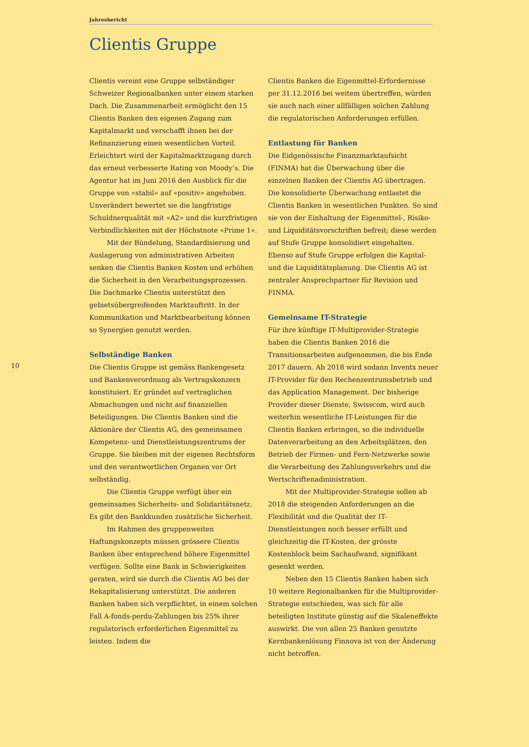Jahresbericht
Clientis Gruppe
10
Clientis vereint eine Gruppe selbständiger Schweizer Regionalbanken unter einem starken Dach. Die Zusammenarbeit ermöglicht den 15 Clientis Banken den eigenen Zugang zum Kapitalmarkt und verschafft ihnen bei der Refinanzierung einen wesentlichen Vorteil. Erleichtert wird der Kapitalmarktzugang durch das erneut verbesserte Rating von Moody’s. Die Agentur hat im Juni 2016 den Ausblick für die Gruppe von «stabil» auf «positiv» angehoben. Unverändert bewertet sie die langfristige Schuldnerqualität mit «A2» und die kurzfristigen Verbindlichkeiten mit der Höchstnote «Prime 1».
Mit der Bündelung, Standardisierung und Auslagerung von administrativen Arbeiten senken die Clientis Banken Kosten und erhöhen die Sicherheit in den Verarbeitungsprozessen. Die Dachmarke Clientis unterstützt den gebietsübergreifenden Marktauftritt. In der Kommunikation und Marktbearbeitung können so Synergien genutzt werden.
Selbständige Banken
Die Clientis Gruppe ist gemäss Bankengesetz und Bankenverordnung als Vertragskonzern konstituiert. Er gründet auf vertraglichen Abmachungen und nicht auf finanziellen Beteiligungen. Die Clientis Banken sind die Aktionäre der Clientis AG, des gemeinsamen Kompetenz- und Dienstleistungszentrums der Gruppe. Sie bleiben mit der eigenen Rechtsform und den verantwortlichen Organen vor Ort selbständig.
Die Clientis Gruppe verfügt über ein gemeinsames Sicherheits- und Solidaritätsnetz. Es gibt den Bankkunden zusätzliche Sicherheit.
Im Rahmen des gruppenweiten Haftungskonzepts müssen grössere Clientis Banken über entsprechend höhere Eigenmittel verfügen. Sollte eine Bank in Schwierigkeiten geraten, wird sie durch die Clientis AG bei der Rekapitalisierung unterstützt. Die anderen Banken haben sich verpflichtet, in einem solchen Fall A-fonds-perdu-Zahlungen bis 25% ihrer regulatorisch erforderlichen Eigenmittel zu leisten. Indem die
Clientis Banken die Eigenmittel-Erfordernisse per 31.12.2016 bei weitem übertreffen, würden sie auch nach einer allfälligen solchen Zahlung die regulatorischen Anforderungen erfüllen.
Entlastung für Banken
Die Eidgenössische Finanzmarktaufsicht (FINMA) hat die Überwachung über die einzelnen Banken der Clientis AG übertragen. Die konsolidierte Überwachung entlastet die Clientis Banken in wesentlichen Punkten. So sind sie von der Einhaltung der Eigenmittel-, Risiko- und Liquiditätsvorschriften befreit; diese werden auf Stufe Gruppe konsolidiert eingehalten. Ebenso auf Stufe Gruppe erfolgen die Kapital- und die Liquiditätsplanung. Die Clientis AG ist zentraler Ansprechpartner für Revision und FINMA.
Gemeinsame IT-Strategie
Für ihre künftige IT-Multiprovider-Strategie haben die Clientis Banken 2016 die Transitionsarbeiten aufgenommen, die bis Ende 2017 dauern. Ab 2018 wird sodann Inventx neuer IT-Provider für den Rechenzentrumsbetrieb und das Application Management. Der bisherige Provider dieser Dienste, Swisscom, wird auch weiterhin wesentliche IT-Leistungen für die Clientis Banken erbringen, so die individuelle Datenverarbeitung an den Arbeitsplätzen, den Betrieb der Firmen- und Fern-Netzwerke sowie die Verarbeitung des Zahlungsverkehrs und die Wertschriftenadministration.
Mit der Multiprovider-Strategie sollen ab 2018 die steigenden Anforderungen an die Flexibilität und die Qualität der IT-Dienstleistungen noch besser erfüllt und gleichzeitig die IT-Kosten, der grösste Kostenblock beim Sachaufwand, signifikant gesenkt werden.
Neben den 15 Clientis Banken haben sich 10 weitere Regionalbanken für die Multiprovider-Strategie entschieden, was sich für alle beteiligten Institute günstig auf die Skaleneffekte auswirkt. Die von allen 25 Banken genutzte Kernbankenlösung Finnova ist von der Änderung nicht betroffen.